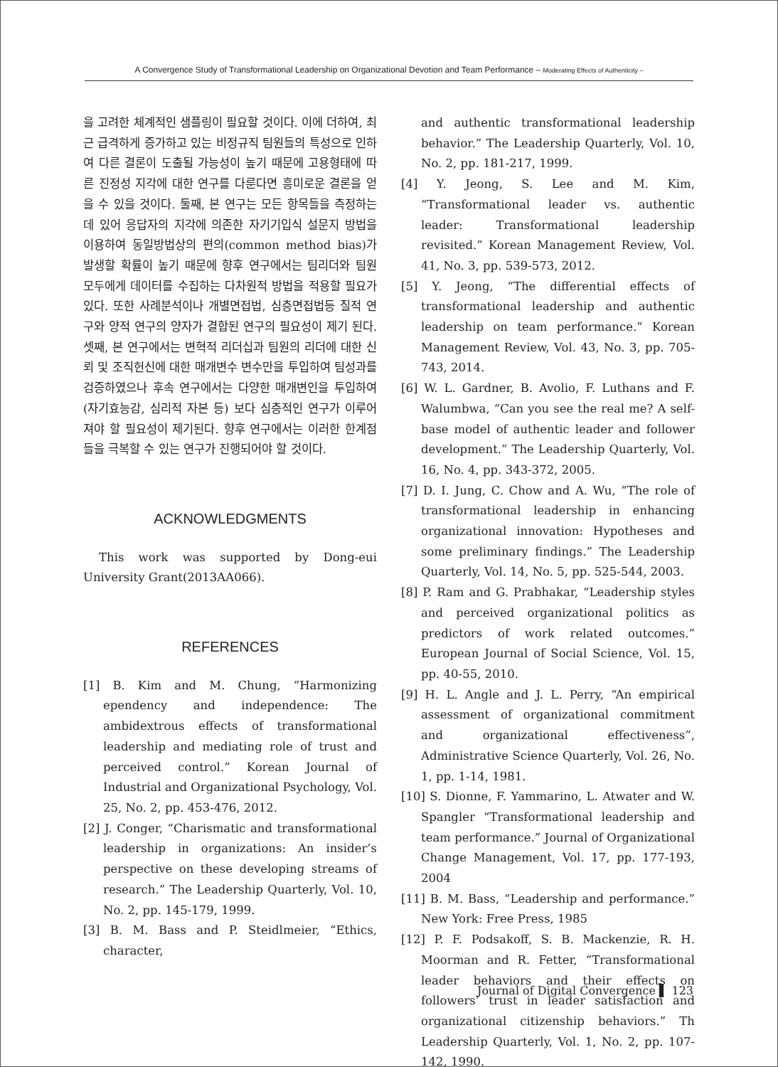A Convergence Study of Transformational Leadership on Organizational Devotion and Team Performance – Moderating Effects of Authenticity –
을 고려한 체계적인 샘플링이 필요할 것이다. 이에 더하여, 최근 급격하게 증가하고 있는 비정규직 팀원들의 특성으로 인하여 다른 결론이 도출될 가능성이 높기 때문에 고용형태에 따른 진정성 지각에 대한 연구를 다룬다면 흥미로운 결론을 얻을 수 있을 것이다. 둘째, 본 연구는 모든 항목들을 측정하는데 있어 응답자의 지각에 의존한 자기기입식 설문지 방법을 이용하여 동일방법상의 편의(common method bias)가 발생할 확률이 높기 때문에 향후 연구에서는 팀리더와 팀원 모두에게 데이터를 수집하는 다차원적 방법을 적용할 필요가 있다. 또한 사례분석이나 개별면접법, 심층면접법등 질적 연구와 양적 연구의 양자가 결합된 연구의 필요성이 제기 된다. 셋째, 본 연구에서는 변혁적 리더십과 팀원의 리더에 대한 신뢰 및 조직헌신에 대한 매개변수 변수만을 투입하여 팀성과를 검증하였으나 후속 연구에서는 다양한 매개변인을 투입하여(자기효능감, 심리적 자본 등) 보다 심층적인 연구가 이루어져야 할 필요성이 제기된다. 향후 연구에서는 이러한 한계점들을 극복할 수 있는 연구가 진행되어야 할 것이다.
ACKNOWLEDGMENTS
This work was supported by Dong-eui University Grant(2013AA066).
REFERENCES
[1] B. Kim and M. Chung, “Harmonizing ependency and independence: The ambidextrous effects of transformational leadership and mediating role of trust and perceived control.” Korean Journal of Industrial and Organizational Psychology, Vol. 25, No. 2, pp. 453-476, 2012.
[2] J. Conger, “Charismatic and transformational leadership in organizations: An insider’s perspective on these developing streams of research.” The Leadership Quarterly, Vol. 10, No. 2, pp. 145-179, 1999.
[3] B. M. Bass and P. Steidlmeier, “Ethics, character,
and authentic transformational leadership behavior.” The Leadership Quarterly, Vol. 10, No. 2, pp. 181-217, 1999.
[4] Y. Jeong, S. Lee and M. Kim, “Transformational leader vs. authentic leader: Transformational leadership revisited.” Korean Management Review, Vol. 41, No. 3, pp. 539-573, 2012.
[5] Y. Jeong, “The differential effects of transformational leadership and authentic leadership on team performance.” Korean Management Review, Vol. 43, No. 3, pp. 705-743, 2014.
[6] W. L. Gardner, B. Avolio, F. Luthans and F. Walumbwa, “Can you see the real me? A self-base model of authentic leader and follower development.” The Leadership Quarterly, Vol. 16, No. 4, pp. 343-372, 2005.
[7] D. I. Jung, C. Chow and A. Wu, “The role of transformational leadership in enhancing organizational innovation: Hypotheses and some preliminary findings.” The Leadership Quarterly, Vol. 14, No. 5, pp. 525-544, 2003.
[8] P. Ram and G. Prabhakar, “Leadership styles and perceived organizational politics as predictors of work related outcomes.” European Journal of Social Science, Vol. 15, pp. 40-55, 2010.
[9] H. L. Angle and J. L. Perry, “An empirical assessment of organizational commitment and organizational effectiveness”, Administrative Science Quarterly, Vol. 26, No. 1, pp. 1-14, 1981.
[10] S. Dionne, F. Yammarino, L. Atwater and W. Spangler “Transformational leadership and team performance.” Journal of Organizational Change Management, Vol. 17, pp. 177-193, 2004
[11] B. M. Bass, “Leadership and performance.” New York: Free Press, 1985
[12] P. F. Podsakoff, S. B. Mackenzie, R. H. Moorman and R. Fetter, “Transformational leader behaviors and their effects on followers’ trust in leader satisfaction and organizational citizenship behaviors.” Th Leadership Quarterly, Vol. 1, No. 2, pp. 107-142, 1990.
Journal of Digital Convergence ▌ 123